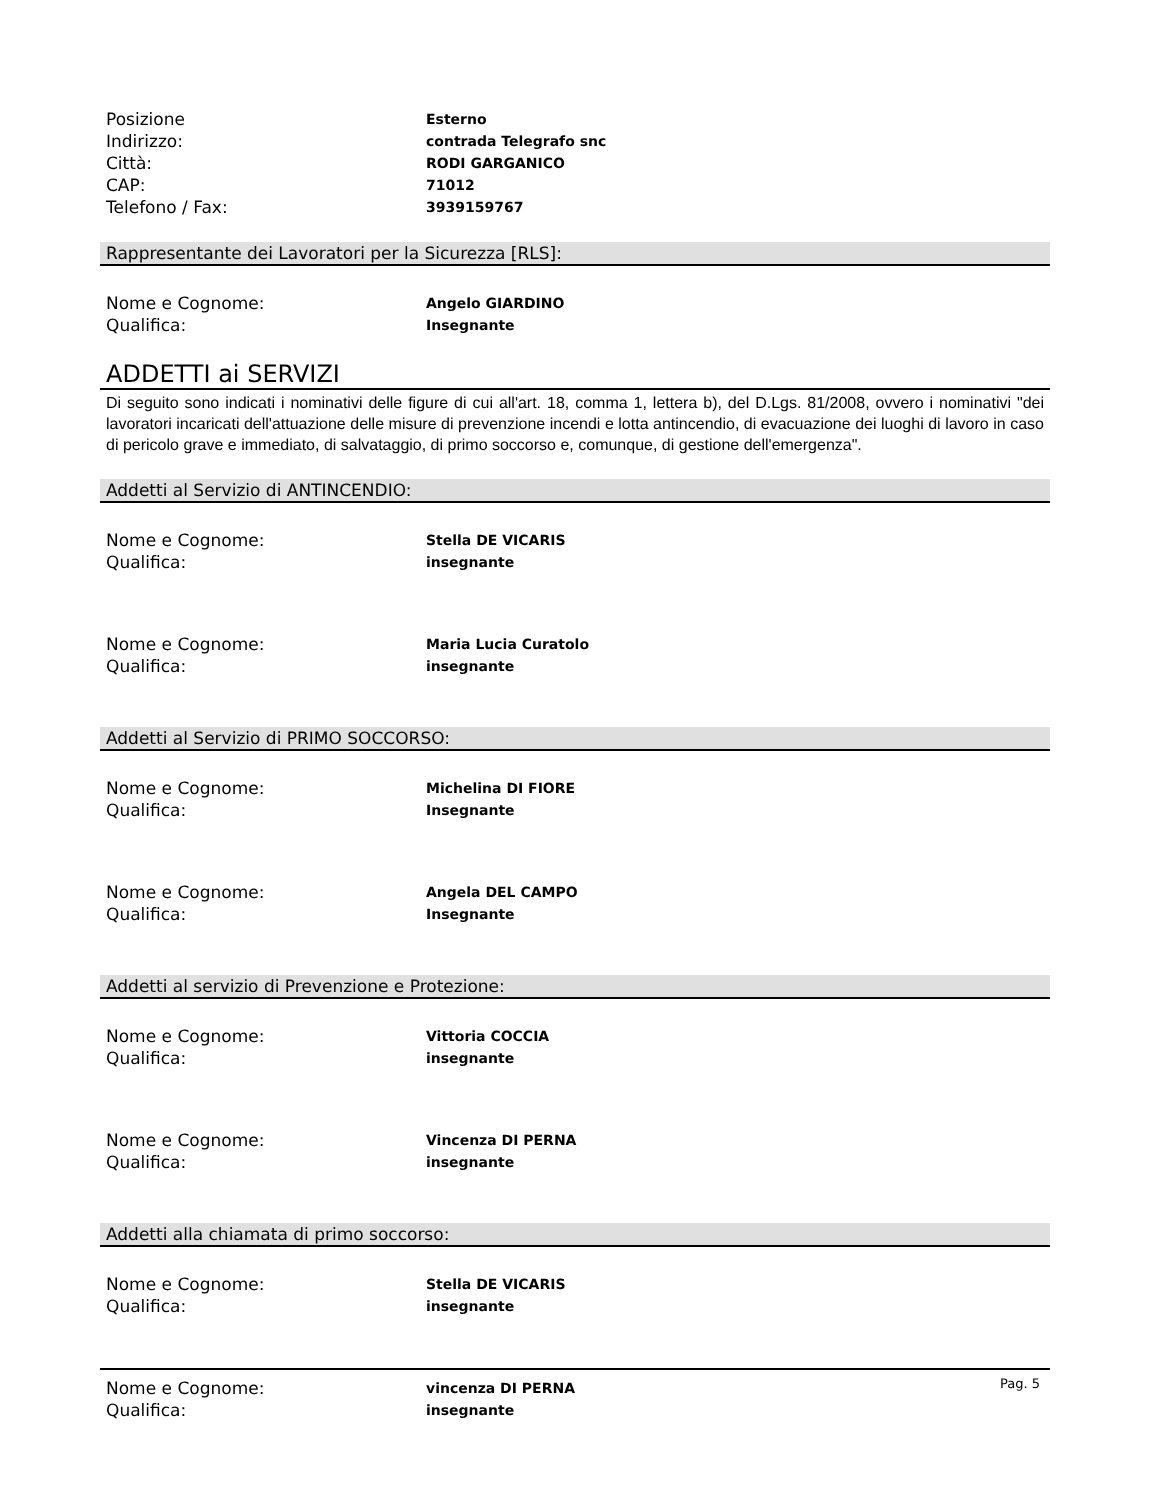Posizione
Esterno
Indirizzo:
contrada Telegrafo snc
Città:
RODI GARGANICO
CAP:
71012
Telefono / Fax:
3939159767
Rappresentante dei Lavoratori per la Sicurezza [RLS]:
Nome e Cognome:
Angelo GIARDINO
Qualifica:
Insegnante
ADDETTI ai SERVIZI
Di seguito sono indicati i nominativi delle figure di cui all'art. 18, comma 1, lettera b), del D.Lgs. 81/2008, ovvero i nominativi "dei lavoratori incaricati dell'attuazione delle misure di prevenzione incendi e lotta antincendio, di evacuazione dei luoghi di lavoro in caso di pericolo grave e immediato, di salvataggio, di primo soccorso e, comunque, di gestione dell'emergenza".
Addetti al Servizio di ANTINCENDIO:
Nome e Cognome:
Stella DE VICARIS
Qualifica:
insegnante
Nome e Cognome:
Maria Lucia Curatolo
Qualifica:
insegnante
Addetti al Servizio di PRIMO SOCCORSO:
Nome e Cognome:
Michelina DI FIORE
Qualifica:
Insegnante
Nome e Cognome:
Angela DEL CAMPO
Qualifica:
Insegnante
Addetti al servizio di Prevenzione e Protezione:
Nome e Cognome:
Vittoria COCCIA
Qualifica:
insegnante
Nome e Cognome:
Vincenza DI PERNA
Qualifica:
insegnante
Addetti alla chiamata di primo soccorso:
Nome e Cognome:
Stella DE VICARIS
Qualifica:
insegnante
Nome e Cognome:
vincenza DI PERNA
Qualifica:
insegnante
Pag. 5